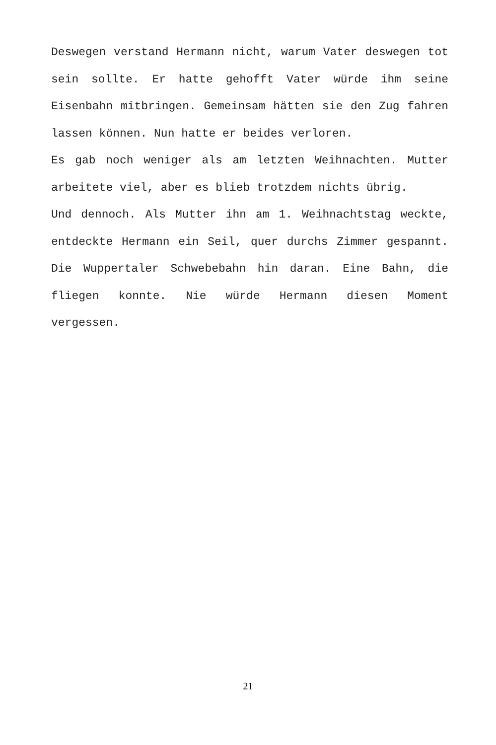Deswegen verstand Hermann nicht, warum Vater deswegen tot sein sollte. Er hatte gehofft Vater würde ihm seine Eisenbahn mitbringen. Gemeinsam hätten sie den Zug fahren lassen können. Nun hatte er beides verloren.
Es gab noch weniger als am letzten Weihnachten. Mutter arbeitete viel, aber es blieb trotzdem nichts übrig.
Und dennoch. Als Mutter ihn am 1. Weihnachtstag weckte, entdeckte Hermann ein Seil, quer durchs Zimmer gespannt. Die Wuppertaler Schwebebahn hin daran. Eine Bahn, die fliegen konnte. Nie würde Hermann diesen Moment vergessen.
21